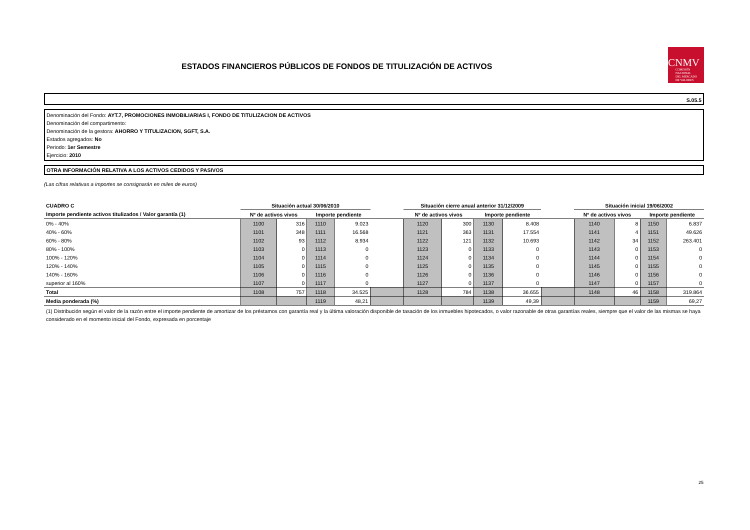ESTADOS FINANCIEROS PÚBLICOS DE FONDOS DE TITULIZACIÓN DE ACTIVOS
CNMV
COMISIÓN
NACIONAL
DEL MERCADO
DE VALORES
S.05.5
Denominación del Fondo: AYT.7, PROMOCIONES INMOBILIARIAS I, FONDO DE TITULIZACION DE ACTIVOS
Denominación del compartimento:
Denominación de la gestora: AHORRO Y TITULIZACION, SGFT, S.A.
Estados agregados: No
Periodo: 1er Semestre
Ejercicio: 2010
OTRA INFORMACIÓN RELATIVA A LOS ACTIVOS CEDIDOS Y PASIVOS
(Las cifras relativas a importes se consignarán en miles de euros)
| CUADRO C | Situación actual 30/06/2010 | | | | | Situación cierre anual anterior 31/12/2009 | | | | | Situación inicial 19/06/2002 | | | |
| --- | --- | --- | --- | --- | --- | --- | --- | --- | --- | --- | --- | --- | --- | --- |
| Importe pendiente activos titulizados / Valor garantía (1) | Nº de activos vivos | | Importe pendiente | | | Nº de activos vivos | | Importe pendiente | | | Nº de activos vivos | | Importe pendiente | |
| 0% - 40% | 1100 | 316 | 1110 | 9.023 | | 1120 | 300 | 1130 | 8.408 | | 1140 | 8 | 1150 | 6.837 |
| 40% - 60% | 1101 | 348 | 1111 | 16.568 | | 1121 | 363 | 1131 | 17.554 | | 1141 | 4 | 1151 | 49.626 |
| 60% - 80% | 1102 | 93 | 1112 | 8.934 | | 1122 | 121 | 1132 | 10.693 | | 1142 | 34 | 1152 | 263.401 |
| 80% - 100% | 1103 | 0 | 1113 | 0 | | 1123 | 0 | 1133 | 0 | | 1143 | 0 | 1153 | 0 |
| 100% - 120% | 1104 | 0 | 1114 | 0 | | 1124 | 0 | 1134 | 0 | | 1144 | 0 | 1154 | 0 |
| 120% - 140% | 1105 | 0 | 1115 | 0 | | 1125 | 0 | 1135 | 0 | | 1145 | 0 | 1155 | 0 |
| 140% - 160% | 1106 | 0 | 1116 | 0 | | 1126 | 0 | 1136 | 0 | | 1146 | 0 | 1156 | 0 |
| superior al 160% | 1107 | 0 | 1117 | 0 | | 1127 | 0 | 1137 | 0 | | 1147 | 0 | 1157 | 0 |
| Total | 1108 | 757 | 1118 | 34.525 | | 1128 | 784 | 1138 | 36.655 | | 1148 | 46 | 1158 | 319.864 |
| Media ponderada (%) | | | 1119 | 48,21 | | | | 1139 | 49,39 | | | | 1159 | 69,27 |
(1) Distribución según el valor de la razón entre el importe pendiente de amortizar de los préstamos con garantía real y la última valoración disponible de tasación de los inmuebles hipotecados, o valor razonable de otras garantías reales, siempre que el valor de las mismas se haya considerado en el momento inicial del Fondo, expresada en porcentaje
25